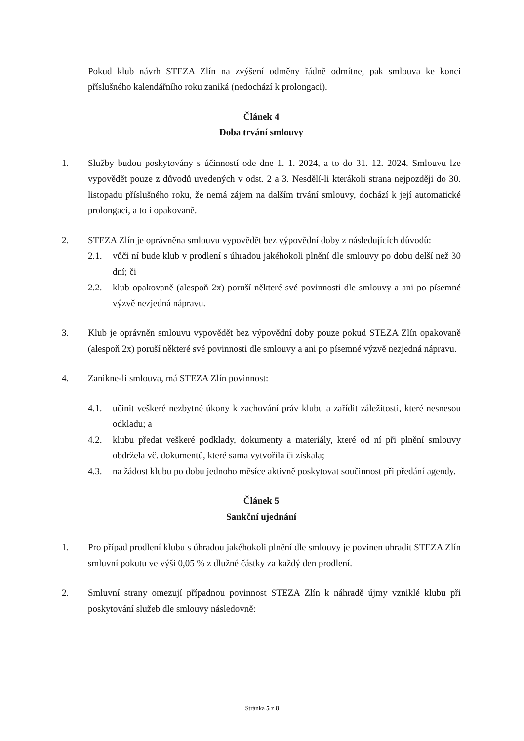Pokud klub návrh STEZA Zlín na zvýšení odměny řádně odmítne, pak smlouva ke konci příslušného kalendářního roku zaniká (nedochází k prolongaci).
Článek 4
Doba trvání smlouvy
1. Služby budou poskytovány s účinností ode dne 1. 1. 2024, a to do 31. 12. 2024. Smlouvu lze vypovědět pouze z důvodů uvedených v odst. 2 a 3. Nesdělí-li kterákoli strana nejpozději do 30. listopadu příslušného roku, že nemá zájem na dalším trvání smlouvy, dochází k její automatické prolongaci, a to i opakovaně.
2. STEZA Zlín je oprávněna smlouvu vypovědět bez výpovědní doby z následujících důvodů:
2.1. vůči ní bude klub v prodlení s úhradou jakéhokoli plnění dle smlouvy po dobu delší než 30 dní; či
2.2. klub opakovaně (alespoň 2x) poruší některé své povinnosti dle smlouvy a ani po písemné výzvě nezjedná nápravu.
3. Klub je oprávněn smlouvu vypovědět bez výpovědní doby pouze pokud STEZA Zlín opakovaně (alespoň 2x) poruší některé své povinnosti dle smlouvy a ani po písemné výzvě nezjedná nápravu.
4. Zanikne-li smlouva, má STEZA Zlín povinnost:
4.1. učinit veškeré nezbytné úkony k zachování práv klubu a zařídit záležitosti, které nesnesou odkladu; a
4.2. klubu předat veškeré podklady, dokumenty a materiály, které od ní při plnění smlouvy obdržela vč. dokumentů, které sama vytvořila či získala;
4.3. na žádost klubu po dobu jednoho měsíce aktivně poskytovat součinnost při předání agendy.
Článek 5
Sankční ujednání
1. Pro případ prodlení klubu s úhradou jakéhokoli plnění dle smlouvy je povinen uhradit STEZA Zlín smluvní pokutu ve výši 0,05 % z dlužné částky za každý den prodlení.
2. Smluvní strany omezují případnou povinnost STEZA Zlín k náhradě újmy vzniklé klubu při poskytování služeb dle smlouvy následovně:
Stránka 5 z 8